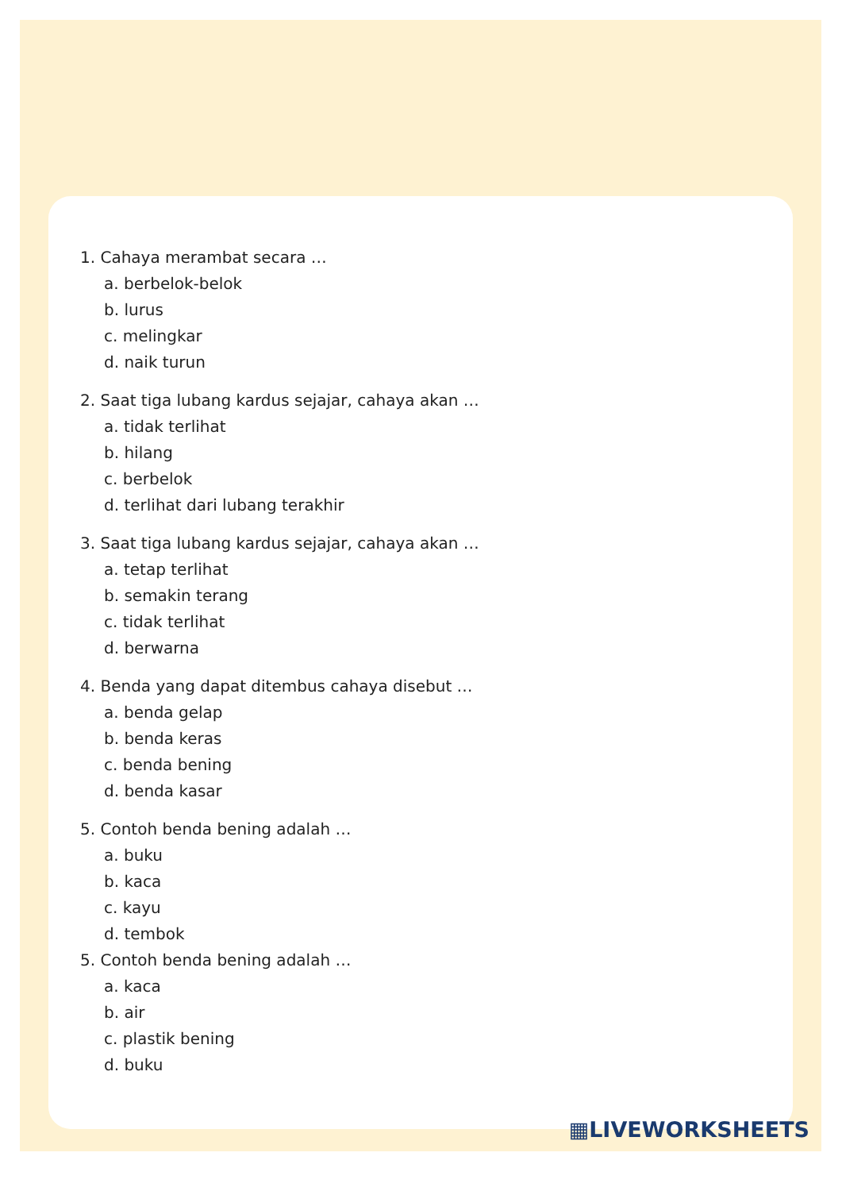▦LIVEWORKSHEETS
1. Cahaya merambat secara …
a. berbelok-belok
b. lurus
c. melingkar
d. naik turun
2. Saat tiga lubang kardus sejajar, cahaya akan …
a. tidak terlihat
b. hilang
c. berbelok
d. terlihat dari lubang terakhir
3. Saat tiga lubang kardus sejajar, cahaya akan …
a. tetap terlihat
b. semakin terang
c. tidak terlihat
d. berwarna
4. Benda yang dapat ditembus cahaya disebut …
a. benda gelap
b. benda keras
c. benda bening
d. benda kasar
5. Contoh benda bening adalah …
a. buku
b. kaca
c. kayu
d. tembok
5. Contoh benda bening adalah …
a. kaca
b. air
c. plastik bening
d. buku